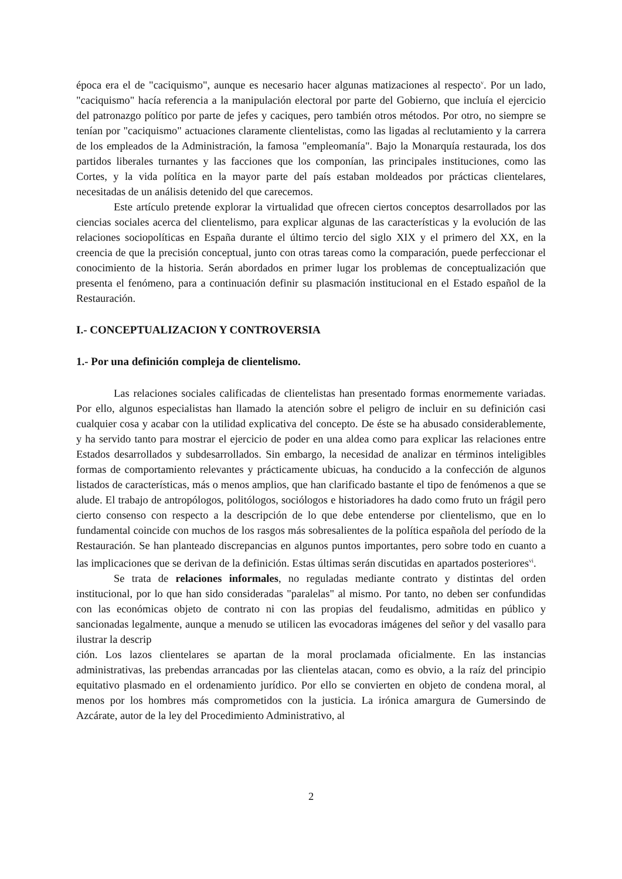época era el de "caciquismo", aunque es necesario hacer algunas matizaciones al respecto<sup>v</sup>. Por un lado, "caciquismo" hacía referencia a la manipulación electoral por parte del Gobierno, que incluía el ejercicio del patronazgo político por parte de jefes y caciques, pero también otros métodos. Por otro, no siempre se tenían por "caciquismo" actuaciones claramente clientelistas, como las ligadas al reclutamiento y la carrera de los empleados de la Administración, la famosa "empleomanía". Bajo la Monarquía restaurada, los dos partidos liberales turnantes y las facciones que los componían, las principales instituciones, como las Cortes, y la vida política en la mayor parte del país estaban moldeados por prácticas clientelares, necesitadas de un análisis detenido del que carecemos.
Este artículo pretende explorar la virtualidad que ofrecen ciertos conceptos desarrollados por las ciencias sociales acerca del clientelismo, para explicar algunas de las características y la evolución de las relaciones sociopolíticas en España durante el último tercio del siglo XIX y el primero del XX, en la creencia de que la precisión conceptual, junto con otras tareas como la comparación, puede perfeccionar el conocimiento de la historia. Serán abordados en primer lugar los problemas de conceptualización que presenta el fenómeno, para a continuación definir su plasmación institucional en el Estado español de la Restauración.
I.- CONCEPTUALIZACION Y CONTROVERSIA
1.- Por una definición compleja de clientelismo.
Las relaciones sociales calificadas de clientelistas han presentado formas enormemente variadas. Por ello, algunos especialistas han llamado la atención sobre el peligro de incluir en su definición casi cualquier cosa y acabar con la utilidad explicativa del concepto. De éste se ha abusado considerablemente, y ha servido tanto para mostrar el ejercicio de poder en una aldea como para explicar las relaciones entre Estados desarrollados y subdesarrollados. Sin embargo, la necesidad de analizar en términos inteligibles formas de comportamiento relevantes y prácticamente ubicuas, ha conducido a la confección de algunos listados de características, más o menos amplios, que han clarificado bastante el tipo de fenómenos a que se alude. El trabajo de antropólogos, politólogos, sociólogos e historiadores ha dado como fruto un frágil pero cierto consenso con respecto a la descripción de lo que debe entenderse por clientelismo, que en lo fundamental coincide con muchos de los rasgos más sobresalientes de la política española del período de la Restauración. Se han planteado discrepancias en algunos puntos importantes, pero sobre todo en cuanto a las implicaciones que se derivan de la definición. Estas últimas serán discutidas en apartados posteriores<sup>vi</sup>.
Se trata de relaciones informales, no reguladas mediante contrato y distintas del orden institucional, por lo que han sido consideradas "paralelas" al mismo. Por tanto, no deben ser confundidas con las económicas objeto de contrato ni con las propias del feudalismo, admitidas en público y sancionadas legalmente, aunque a menudo se utilicen las evocadoras imágenes del señor y del vasallo para ilustrar la descrip
ción. Los lazos clientelares se apartan de la moral proclamada oficialmente. En las instancias administrativas, las prebendas arrancadas por las clientelas atacan, como es obvio, a la raíz del principio equitativo plasmado en el ordenamiento jurídico. Por ello se convierten en objeto de condena moral, al menos por los hombres más comprometidos con la justicia. La irónica amargura de Gumersindo de Azcárate, autor de la ley del Procedimiento Administrativo, al
2